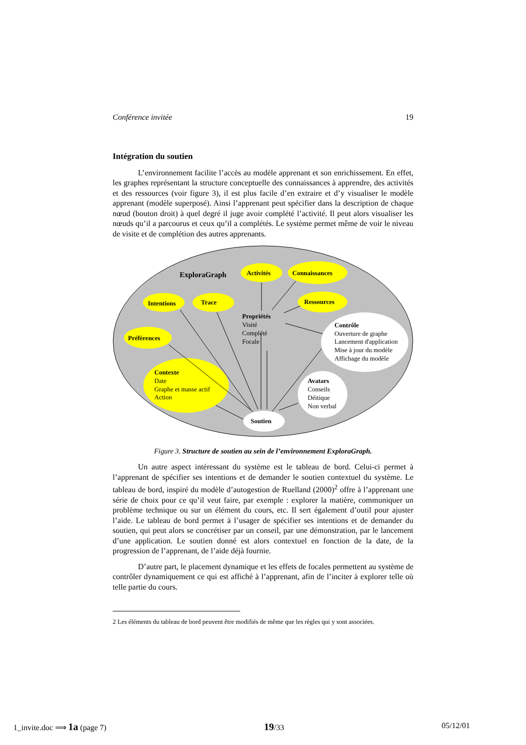Conférence invitée 19
Intégration du soutien
L’environnement facilite l’accès au modèle apprenant et son enrichissement. En effet, les graphes représentant la structure conceptuelle des connaissances à apprendre, des activités et des ressources (voir figure 3), il est plus facile d’en extraire et d’y visualiser le modèle apprenant (modèle superposé). Ainsi l’apprenant peut spécifier dans la description de chaque nœud (bouton droit) à quel degré il juge avoir complété l’activité. Il peut alors visualiser les nœuds qu’il a parcourus et ceux qu’il a complétés. Le système permet même de voir le niveau de visite et de complétion des autres apprenants.
ExploraGraph
Activités
Connaissances
Intentions
Trace
Ressources
Préférences
Propriétés
Visité
Complété
Focale
Contrôle
Ouverture de graphe
Lancement d'application
Mise à jour du modèle
Affichage du modèle
Contexte
Date
Graphe et masse actif
Action
Avatars
Conseils
Déitique
Non verbal
Soutien
Figure 3. Structure de soutien au sein de l’environnement ExploraGraph.
Un autre aspect intéressant du système est le tableau de bord. Celui-ci permet à l’apprenant de spécifier ses intentions et de demander le soutien contextuel du système. Le tableau de bord, inspiré du modèle d’autogestion de Ruelland (2000)<sup>2</sup> offre à l’apprenant une série de choix pour ce qu’il veut faire, par exemple : explorer la matière, communiquer un problème technique ou sur un élément du cours, etc. Il sert également d’outil pour ajuster l’aide. Le tableau de bord permet à l’usager de spécifier ses intentions et de demander du soutien, qui peut alors se concrétiser par un conseil, par une démonstration, par le lancement d’une application. Le soutien donné est alors contextuel en fonction de la date, de la progression de l’apprenant, de l’aide déjà fournie.
D’autre part, le placement dynamique et les effets de focales permettent au système de contrôler dynamiquement ce qui est affiché à l’apprenant, afin de l’inciter à explorer telle où telle partie du cours.
2 Les éléments du tableau de bord peuvent être modifiés de même que les règles qui y sont associées.
1_invite.doc ⟹ 1a (page 7) 19/33 05/12/01